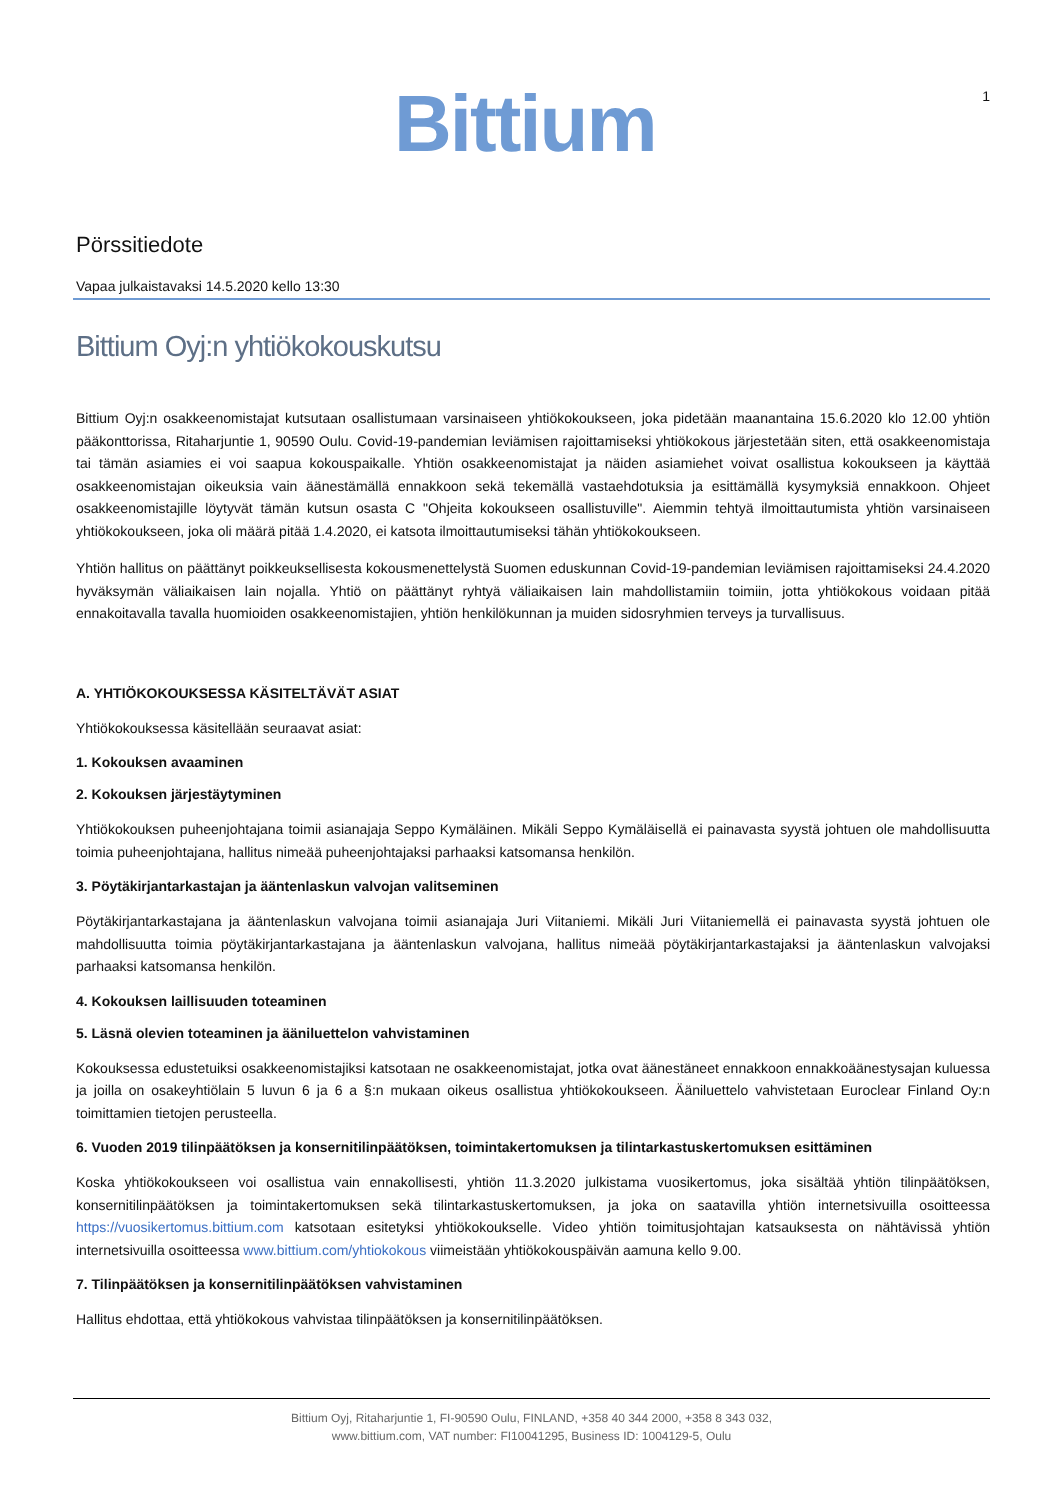Bittium 1
Pörssitiedote
Vapaa julkaistavaksi 14.5.2020 kello 13:30
Bittium Oyj:n yhtiökokouskutsu
Bittium Oyj:n osakkeenomistajat kutsutaan osallistumaan varsinaiseen yhtiökokoukseen, joka pidetään maanantaina 15.6.2020 klo 12.00 yhtiön pääkonttorissa, Ritaharjuntie 1, 90590 Oulu. Covid-19-pandemian leviämisen rajoittamiseksi yhtiökokous järjestetään siten, että osakkeenomistaja tai tämän asiamies ei voi saapua kokouspaikalle. Yhtiön osakkeenomistajat ja näiden asiamiehet voivat osallistua kokoukseen ja käyttää osakkeenomistajan oikeuksia vain äänestämällä ennakkoon sekä tekemällä vastaehdotuksia ja esittämällä kysymyksiä ennakkoon. Ohjeet osakkeenomistajille löytyvät tämän kutsun osasta C "Ohjeita kokoukseen osallistuville". Aiemmin tehtyä ilmoittautumista yhtiön varsinaiseen yhtiökokoukseen, joka oli määrä pitää 1.4.2020, ei katsota ilmoittautumiseksi tähän yhtiökokoukseen.
Yhtiön hallitus on päättänyt poikkeuksellisesta kokousmenettelystä Suomen eduskunnan Covid-19-pandemian leviämisen rajoittamiseksi 24.4.2020 hyväksymän väliaikaisen lain nojalla. Yhtiö on päättänyt ryhtyä väliaikaisen lain mahdollistamiin toimiin, jotta yhtiökokous voidaan pitää ennakoitavalla tavalla huomioiden osakkeenomistajien, yhtiön henkilökunnan ja muiden sidosryhmien terveys ja turvallisuus.
A. YHTIÖKOKOUKSESSA KÄSITELTÄVÄT ASIAT
Yhtiökokouksessa käsitellään seuraavat asiat:
1. Kokouksen avaaminen
2. Kokouksen järjestäytyminen
Yhtiökokouksen puheenjohtajana toimii asianajaja Seppo Kymäläinen. Mikäli Seppo Kymäläisellä ei painavasta syystä johtuen ole mahdollisuutta toimia puheenjohtajana, hallitus nimeää puheenjohtajaksi parhaaksi katsomansa henkilön.
3. Pöytäkirjantarkastajan ja ääntenlaskun valvojan valitseminen
Pöytäkirjantarkastajana ja ääntenlaskun valvojana toimii asianajaja Juri Viitaniemi. Mikäli Juri Viitaniemellä ei painavasta syystä johtuen ole mahdollisuutta toimia pöytäkirjantarkastajana ja ääntenlaskun valvojana, hallitus nimeää pöytäkirjantarkastajaksi ja ääntenlaskun valvojaksi parhaaksi katsomansa henkilön.
4. Kokouksen laillisuuden toteaminen
5. Läsnä olevien toteaminen ja ääniluettelon vahvistaminen
Kokouksessa edustetuiksi osakkeenomistajiksi katsotaan ne osakkeenomistajat, jotka ovat äänestäneet ennakkoon ennakkoäänestysajan kuluessa ja joilla on osakeyhtiölain 5 luvun 6 ja 6 a §:n mukaan oikeus osallistua yhtiökokoukseen. Ääniluettelo vahvistetaan Euroclear Finland Oy:n toimittamien tietojen perusteella.
6. Vuoden 2019 tilinpäätöksen ja konsernitilinpäätöksen, toimintakertomuksen ja tilintarkastuskertomuksen esittäminen
Koska yhtiökokoukseen voi osallistua vain ennakollisesti, yhtiön 11.3.2020 julkistama vuosikertomus, joka sisältää yhtiön tilinpäätöksen, konsernitilinpäätöksen ja toimintakertomuksen sekä tilintarkastuskertomuksen, ja joka on saatavilla yhtiön internetsivuilla osoitteessa https://vuosikertomus.bittium.com katsotaan esitetyksi yhtiökokoukselle. Video yhtiön toimitusjohtajan katsauksesta on nähtävissä yhtiön internetsivuilla osoitteessa www.bittium.com/yhtiokokous viimeistään yhtiökokouspäivän aamuna kello 9.00.
7. Tilinpäätöksen ja konsernitilinpäätöksen vahvistaminen
Hallitus ehdottaa, että yhtiökokous vahvistaa tilinpäätöksen ja konsernitilinpäätöksen.
Bittium Oyj, Ritaharjuntie 1, FI-90590 Oulu, FINLAND, +358 40 344 2000, +358 8 343 032,
www.bittium.com, VAT number: FI10041295, Business ID: 1004129-5, Oulu